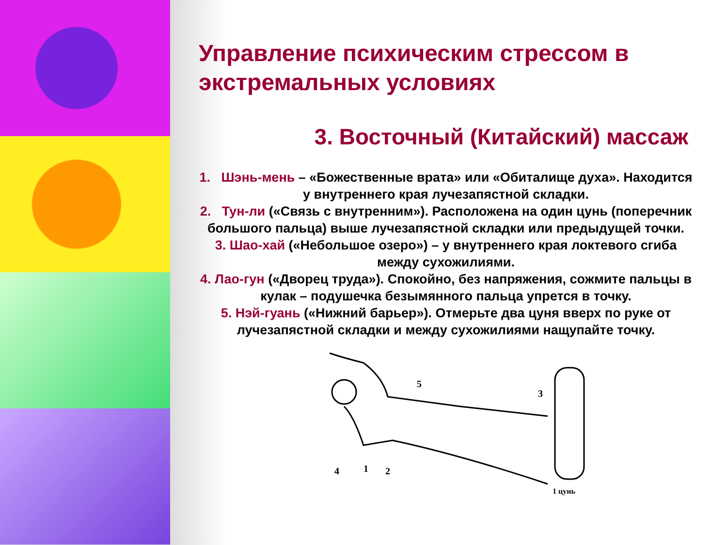Управление психическим стрессом в экстремальных условиях
3. Восточный (Китайский) массаж
1. Шэнь-мень – «Божественные врата» или «Обиталище духа». Находится у внутреннего края лучезапястной складки.
2. Тун-ли («Связь с внутренним»). Расположена на один цунь (поперечник большого пальца) выше лучезапястной складки или предыдущей точки.
3. Шао-хай («Небольшое озеро») – у внутреннего края локтевого сгиба между сухожилиями.
4. Лао-гун («Дворец труда»). Спокойно, без напряжения, сожмите пальцы в кулак – подушечка безымянного пальца упрется в точку.
5. Нэй-гуань («Нижний барьер»). Отмерьте два цуня вверх по руке от лучезапястной складки и между сухожилиями нащупайте точку.
5
3
4
1
2
1 цунь